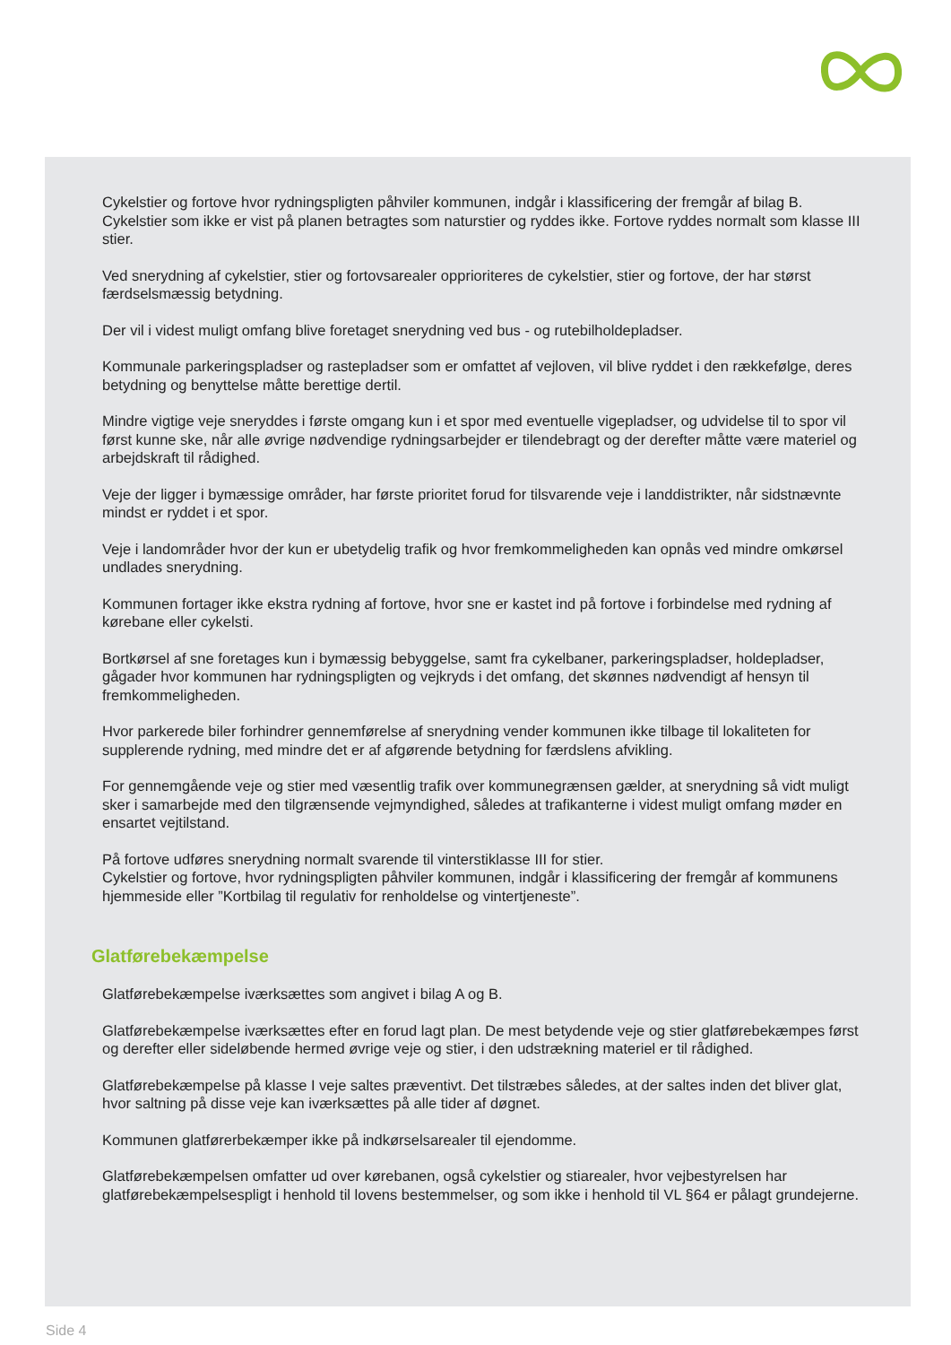Cykelstier og fortove hvor rydningspligten påhviler kommunen, indgår i klassificering der fremgår af bilag B. Cykelstier som ikke er vist på planen betragtes som naturstier og ryddes ikke. Fortove ryddes normalt som klasse III stier.
Ved snerydning af cykelstier, stier og fortovsarealer opprioriteres de cykelstier, stier og fortove, der har størst færdselsmæssig betydning.
Der vil i videst muligt omfang blive foretaget snerydning ved bus - og rutebilholdepladser.
Kommunale parkeringspladser og rastepladser som er omfattet af vejloven, vil blive ryddet i den rækkefølge, deres betydning og benyttelse måtte berettige dertil.
Mindre vigtige veje sneryddes i første omgang kun i et spor med eventuelle vigepladser, og udvidelse til to spor vil først kunne ske, når alle øvrige nødvendige rydningsarbejder er tilendebragt og der derefter måtte være materiel og arbejdskraft til rådighed.
Veje der ligger i bymæssige områder, har første prioritet forud for tilsvarende veje i landdistrikter, når sidstnævnte mindst er ryddet i et spor.
Veje i landområder hvor der kun er ubetydelig trafik og hvor fremkommeligheden kan opnås ved mindre omkørsel undlades snerydning.
Kommunen fortager ikke ekstra rydning af fortove, hvor sne er kastet ind på fortove i forbindelse med rydning af kørebane eller cykelsti.
Bortkørsel af sne foretages kun i bymæssig bebyggelse, samt fra cykelbaner, parkeringspladser, holdepladser, gågader hvor kommunen har rydningspligten og vejkryds i det omfang, det skønnes nødvendigt af hensyn til fremkommeligheden.
Hvor parkerede biler forhindrer gennemførelse af snerydning vender kommunen ikke tilbage til lokaliteten for supplerende rydning, med mindre det er af afgørende betydning for færdslens afvikling.
For gennemgående veje og stier med væsentlig trafik over kommunegrænsen gælder, at snerydning så vidt muligt sker i samarbejde med den tilgrænsende vejmyndighed, således at trafikanterne i videst muligt omfang møder en ensartet vejtilstand.
På fortove udføres snerydning normalt svarende til vinterstiklasse III for stier.
Cykelstier og fortove, hvor rydningspligten påhviler kommunen, indgår i klassificering der fremgår af kommunens hjemmeside eller ”Kortbilag til regulativ for renholdelse og vintertjeneste”.
Glatførebekæmpelse
Glatførebekæmpelse iværksættes som angivet i bilag A og B.
Glatførebekæmpelse iværksættes efter en forud lagt plan. De mest betydende veje og stier glatførebekæmpes først og derefter eller sideløbende hermed øvrige veje og stier, i den udstrækning materiel er til rådighed.
Glatførebekæmpelse på klasse I veje saltes præventivt. Det tilstræbes således, at der saltes inden det bliver glat, hvor saltning på disse veje kan iværksættes på alle tider af døgnet.
Kommunen glatførerbekæmper ikke på indkørselsarealer til ejendomme.
Glatførebekæmpelsen omfatter ud over kørebanen, også cykelstier og stiarealer, hvor vejbestyrelsen har glatførebekæmpelsespligt i henhold til lovens bestemmelser, og som ikke i henhold til VL §64 er pålagt grundejerne.
Side 4